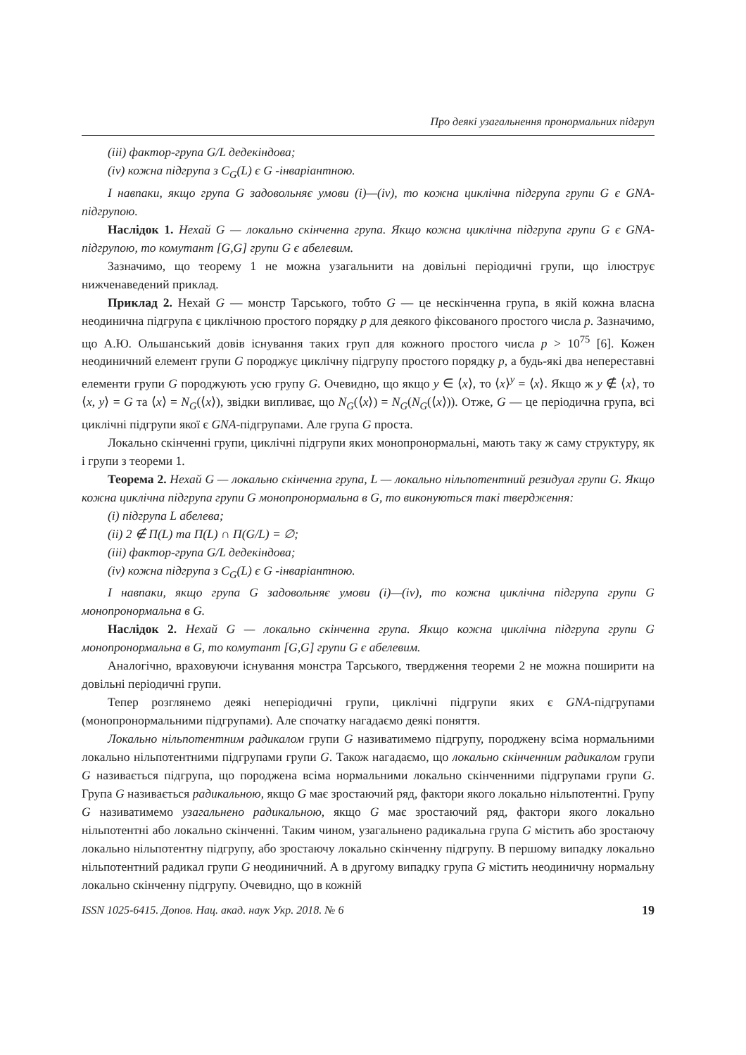Про деякі узагальнення пронормальних підгруп
(iii) фактор-група G/L дедекіндова;
(iv) кожна підгрупа з C<sub>G</sub>(L) є G -інваріантною.
І навпаки, якщо група G задовольняє умови (i)—(iv), то кожна циклічна підгрупа групи G є GNA-підгрупою.
Наслідок 1. Нехай G — локально скінченна група. Якщо кожна циклічна підгрупа групи G є GNA-підгрупою, то комутант [G,G] групи G є абелевим.
Зазначимо, що теорему 1 не можна узагальнити на довільні періодичні групи, що ілюструє нижченаведений приклад.
Приклад 2. Нехай G — монстр Тарського, тобто G — це нескінченна група, в якій кожна власна неодинична підгрупа є циклічною простого порядку p для деякого фіксованого простого числа p. Зазначимо, що А.Ю. Ольшанський довів існування таких груп для кожного простого числа p > 10<sup>75</sup> [6]. Кожен неодиничний елемент групи G породжує циклічну підгрупу простого порядку p, а будь-які два непереставні елементи групи G породжують усю групу G. Очевидно, що якщо y ∈ ⟨x⟩, то ⟨x⟩<sup>y</sup> = ⟨x⟩. Якщо ж y ∉ ⟨x⟩, то ⟨x, y⟩ = G та ⟨x⟩ = N<sub>G</sub>(⟨x⟩), звідки випливає, що N<sub>G</sub>(⟨x⟩) = N<sub>G</sub>(N<sub>G</sub>(⟨x⟩)). Отже, G — це періодична група, всі циклічні підгрупи якої є GNA-підгрупами. Але група G проста.
Локально скінченні групи, циклічні підгрупи яких монопронормальні, мають таку ж саму структуру, як і групи з теореми 1.
Теорема 2. Нехай G — локально скінченна група, L — локально нільпотентний резидуал групи G. Якщо кожна циклічна підгрупа групи G монопронормальна в G, то виконуються такі твердження:
(i) підгрупа L абелева;
(ii) 2 ∉ Π(L) та Π(L) ∩ Π(G/L) = ∅;
(iii) фактор-група G/L дедекіндова;
(iv) кожна підгрупа з C<sub>G</sub>(L) є G -інваріантною.
І навпаки, якщо група G задовольняє умови (i)—(iv), то кожна циклічна підгрупа групи G монопронормальна в G.
Наслідок 2. Нехай G — локально скінченна група. Якщо кожна циклічна підгрупа групи G монопронормальна в G, то комутант [G,G] групи G є абелевим.
Аналогічно, враховуючи існування монстра Тарського, твердження теореми 2 не можна поширити на довільні періодичні групи.
Тепер розглянемо деякі неперіодичні групи, циклічні підгрупи яких є GNA-підгрупами (монопронормальними підгрупами). Але спочатку нагадаємо деякі поняття.
Локально нільпотентним радикалом групи G називатимемо підгрупу, породжену всіма нормальними локально нільпотентними підгрупами групи G. Також нагадаємо, що локально скінченним радикалом групи G називається підгрупа, що породжена всіма нормальними локально скінченними підгрупами групи G. Група G називається радикальною, якщо G має зростаючий ряд, фактори якого локально нільпотентні. Групу G називатимемо узагальнено радикальною, якщо G має зростаючий ряд, фактори якого локально нільпотентні або локально скінченні. Таким чином, узагальнено радикальна група G містить або зростаючу локально нільпотентну підгрупу, або зростаючу локально скінченну підгрупу. В першому випадку локально нільпотентний радикал групи G неодиничний. А в другому випадку група G містить неодиничну нормальну локально скінченну підгрупу. Очевидно, що в кожній
ISSN 1025-6415. Допов. Нац. акад. наук Укр. 2018. № 6 19